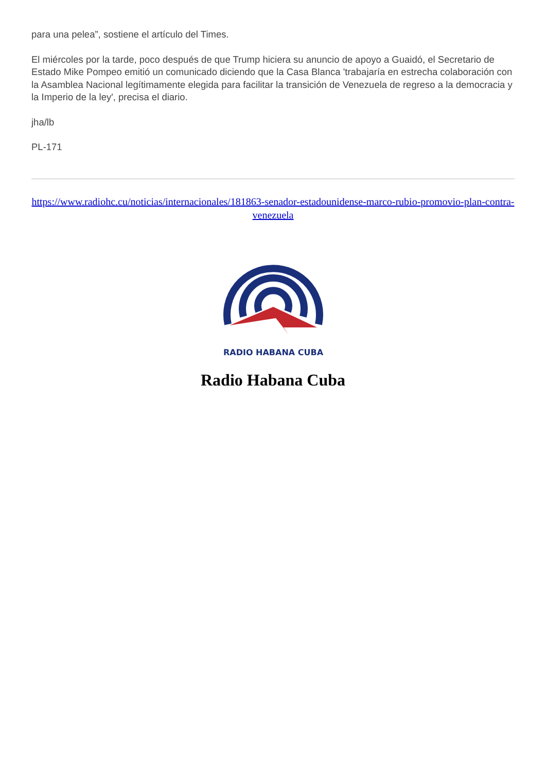para una pelea”, sostiene el artículo del Times.
El miércoles por la tarde, poco después de que Trump hiciera su anuncio de apoyo a Guaidó, el Secretario de Estado Mike Pompeo emitió un comunicado diciendo que la Casa Blanca 'trabajaría en estrecha colaboración con la Asamblea Nacional legítimamente elegida para facilitar la transición de Venezuela de regreso a la democracia y la Imperio de la ley', precisa el diario.
jha/lb
PL-171
https://www.radiohc.cu/noticias/internacionales/181863-senador-estadounidense-marco-rubio-promovio-plan-contra-venezuela
RADIO HABANA CUBA
Radio Habana Cuba